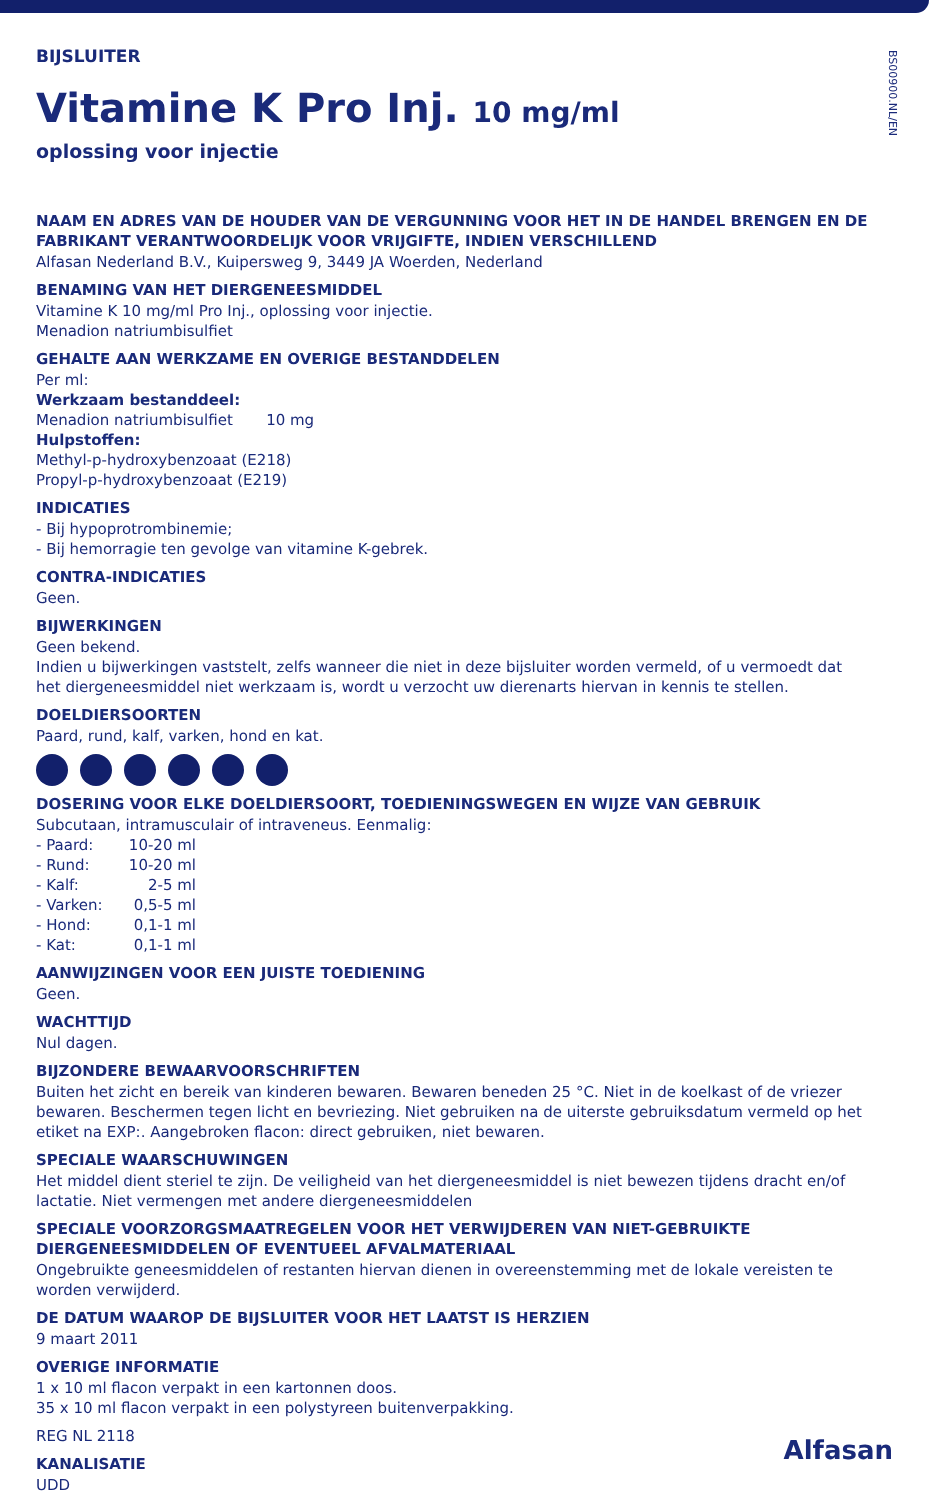BS00900.NL/EN
BIJSLUITER
Vitamine K Pro Inj. 10 mg/ml
oplossing voor injectie
NAAM EN ADRES VAN DE HOUDER VAN DE VERGUNNING VOOR HET IN DE HANDEL BRENGEN EN DE FABRIKANT VERANTWOORDELIJK VOOR VRIJGIFTE, INDIEN VERSCHILLEND
Alfasan Nederland B.V., Kuipersweg 9, 3449 JA Woerden, Nederland
BENAMING VAN HET DIERGENEESMIDDEL
Vitamine K 10 mg/ml Pro Inj., oplossing voor injectie.
Menadion natriumbisulfiet
GEHALTE AAN WERKZAME EN OVERIGE BESTANDDELEN
Per ml:
Werkzaam bestanddeel:
Menadion natriumbisulfiet 10 mg
Hulpstoffen:
Methyl-p-hydroxybenzoaat (E218)
Propyl-p-hydroxybenzoaat (E219)
INDICATIES
- Bij hypoprotrombinemie;
- Bij hemorragie ten gevolge van vitamine K-gebrek.
CONTRA-INDICATIES
Geen.
BIJWERKINGEN
Geen bekend.
Indien u bijwerkingen vaststelt, zelfs wanneer die niet in deze bijsluiter worden vermeld, of u vermoedt dat het diergeneesmiddel niet werkzaam is, wordt u verzocht uw dierenarts hiervan in kennis te stellen.
DOELDIERSOORTEN
Paard, rund, kalf, varken, hond en kat.
DOSERING VOOR ELKE DOELDIERSOORT, TOEDIENINGSWEGEN EN WIJZE VAN GEBRUIK
Subcutaan, intramusculair of intraveneus. Eenmalig:
- Paard: 10-20 ml - Rund: 10-20 ml - Kalf: 2-5 ml - Varken: 0,5-5 ml - Hond: 0,1-1 ml - Kat: 0,1-1 ml
AANWIJZINGEN VOOR EEN JUISTE TOEDIENING
Geen.
WACHTTIJD
Nul dagen.
BIJZONDERE BEWAARVOORSCHRIFTEN
Buiten het zicht en bereik van kinderen bewaren. Bewaren beneden 25 °C. Niet in de koelkast of de vriezer bewaren. Beschermen tegen licht en bevriezing. Niet gebruiken na de uiterste gebruiksdatum vermeld op het etiket na EXP:. Aangebroken flacon: direct gebruiken, niet bewaren.
SPECIALE WAARSCHUWINGEN
Het middel dient steriel te zijn. De veiligheid van het diergeneesmiddel is niet bewezen tijdens dracht en/of lactatie. Niet vermengen met andere diergeneesmiddelen
SPECIALE VOORZORGSMAATREGELEN VOOR HET VERWIJDEREN VAN NIET-GEBRUIKTE DIERGENEESMIDDELEN OF EVENTUEEL AFVALMATERIAAL
Ongebruikte geneesmiddelen of restanten hiervan dienen in overeenstemming met de lokale vereisten te worden verwijderd.
DE DATUM WAAROP DE BIJSLUITER VOOR HET LAATST IS HERZIEN
9 maart 2011
OVERIGE INFORMATIE
1 x 10 ml flacon verpakt in een kartonnen doos.
35 x 10 ml flacon verpakt in een polystyreen buitenverpakking.
REG NL 2118
KANALISATIE
UDD
Alfasan